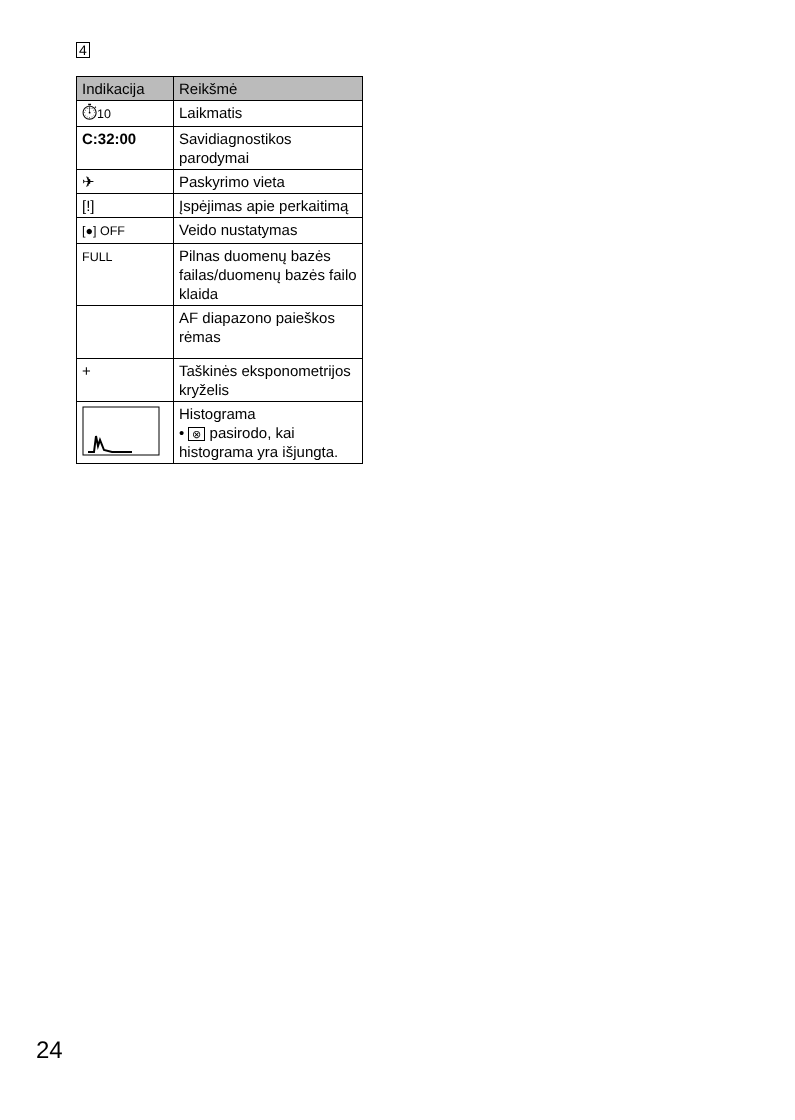4
| Indikacija | Reikšmė |
| --- | --- |
| ⏱ 10 | Laikmatis |
| C:32:00 | Savidiagnostikos parodymai |
| ✈ | Paskyrimo vieta |
| [!] | Įspėjimas apie perkaitimą |
| [●] OFF | Veido nustatymas |
| FULL | Pilnas duomenų bazės failas/duomenų bazės failo klaida |
| | AF diapazono paieškos rėmas |
| + | Taškinės eksponometrijos kryželis |
| | Histograma • ⊗ pasirodo, kai histograma yra išjungta. |
24